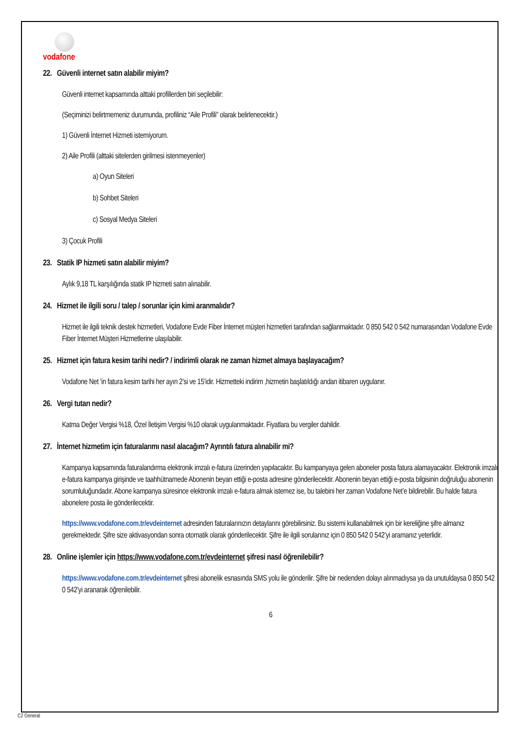vodafone
22. Güvenli internet satın alabilir miyim?
Güvenli internet kapsamında alttaki profillerden biri seçilebilir:
(Seçiminizi belirtmemeniz durumunda, profiliniz “Aile Profili” olarak belirlenecektir.)
1) Güvenli İnternet Hizmeti istemiyorum.
2) Aile Profili (alttaki sitelerden girilmesi istenmeyenler)
a) Oyun Siteleri
b) Sohbet Siteleri
c) Sosyal Medya Siteleri
3) Çocuk Profili
23. Statik IP hizmeti satın alabilir miyim?
Aylık 9,18 TL karşılığında statik IP hizmeti satın alınabilir.
24. Hizmet ile ilgili soru / talep / sorunlar için kimi aranmalıdır?
Hizmet ile ilgili teknik destek hizmetleri, Vodafone Evde Fiber İnternet müşteri hizmetleri tarafından sağlanmaktadır. 0 850 542 0 542 numarasından Vodafone Evde Fiber İnternet Müşteri Hizmetlerine ulaşılabilir.
25. Hizmet için fatura kesim tarihi nedir? / indirimli olarak ne zaman hizmet almaya başlayacağım?
Vodafone Net ’in fatura kesim tarihi her ayın 2’si ve 15’idir. Hizmetteki indirim ,hizmetin başlatıldığı andan itibaren uygulanır.
26. Vergi tutarı nedir?
Katma Değer Vergisi %18, Özel İletişim Vergisi %10 olarak uygulanmaktadır. Fiyatlara bu vergiler dahildir.
27. İnternet hizmetim için faturalarımı nasıl alacağım? Ayrıntılı fatura alınabilir mi?
Kampanya kapsamında faturalandırma elektronik imzalı e-fatura üzerinden yapılacaktır. Bu kampanyaya gelen aboneler posta fatura alamayacaktır. Elektronik imzalı e-fatura kampanya girişinde ve taahhütnamede Abonenin beyan ettiği e-posta adresine gönderilecektir. Abonenin beyan ettiği e-posta bilgisinin doğruluğu abonenin sorumluluğundadır. Abone kampanya süresince elektronik imzalı e-fatura almak istemez ise, bu talebini her zaman Vodafone Net’e bildirebilir. Bu halde fatura abonelere posta ile gönderilecektir.
https://www.vodafone.com.tr/evdeinternet adresinden faturalarınızın detaylarını görebilirsiniz. Bu sistemi kullanabilmek için bir kereliğine şifre almanız gerekmektedir. Şifre size aktivasyondan sonra otomatik olarak gönderilecektir. Şifre ile ilgili sorularınız için 0 850 542 0 542’yi aramanız yeterlidir.
28. Online işlemler için https://www.vodafone.com.tr/evdeinternet şifresi nasıl öğrenilebilir?
https://www.vodafone.com.tr/evdeinternet şifresi abonelik esnasında SMS yolu ile gönderilir. Şifre bir nedenden dolayı alınmadıysa ya da unutuldaysa 0 850 542 0 542’yi aranarak öğrenilebilir.
6
C2 General